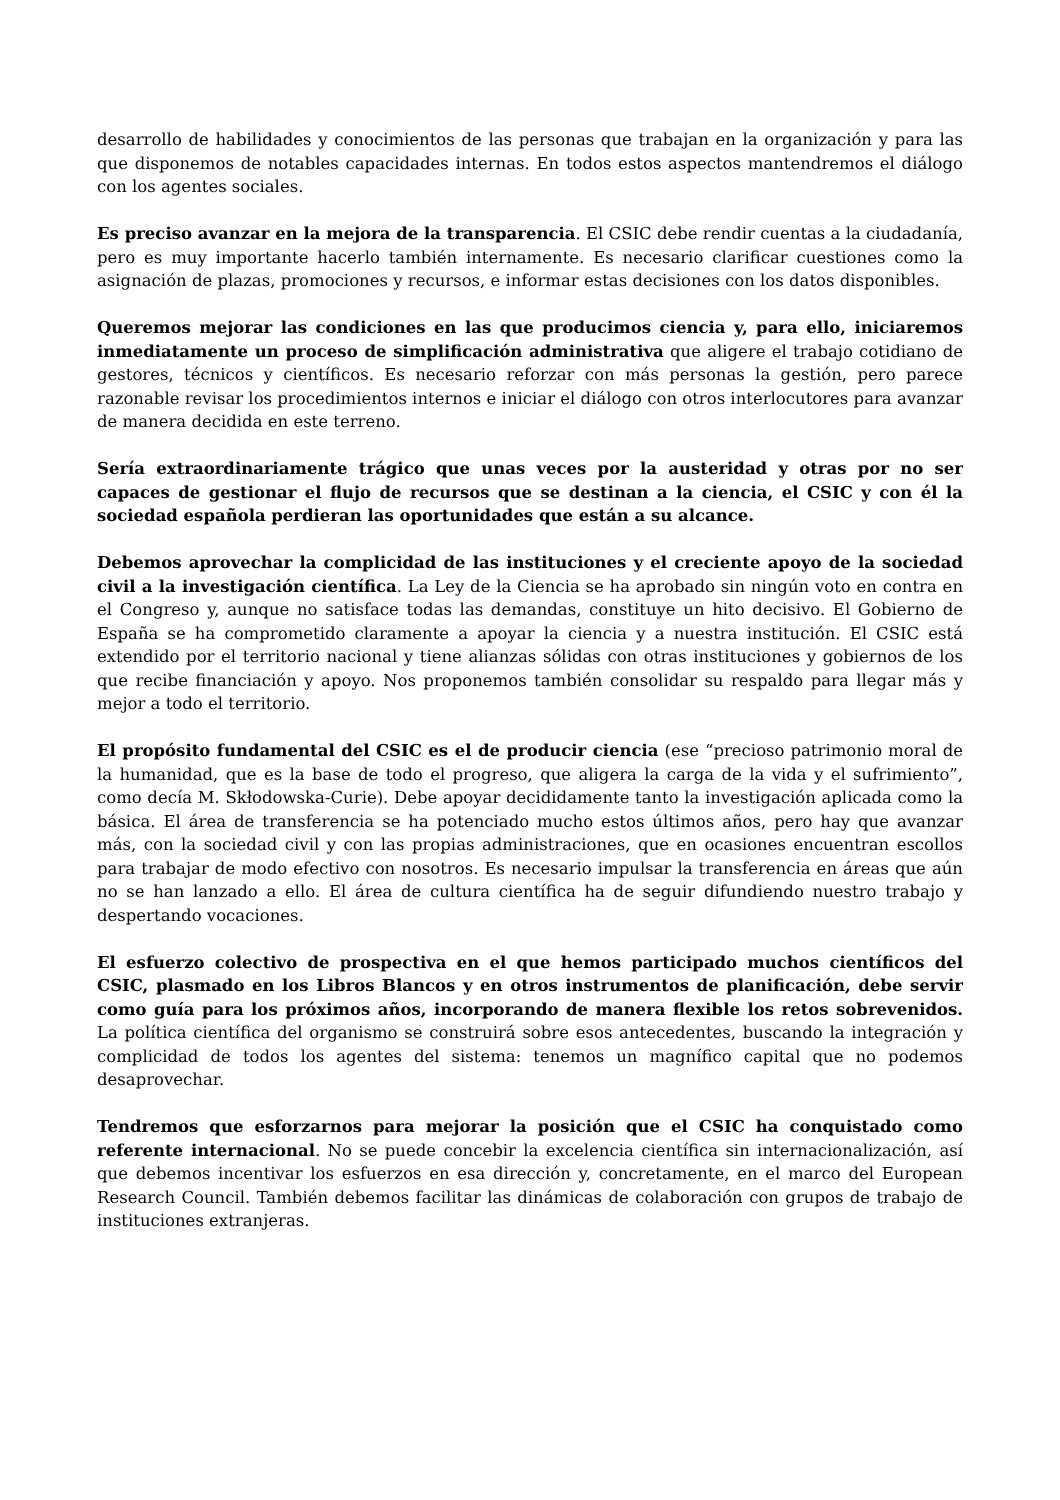desarrollo de habilidades y conocimientos de las personas que trabajan en la organización y para las que disponemos de notables capacidades internas. En todos estos aspectos mantendremos el diálogo con los agentes sociales.
Es preciso avanzar en la mejora de la transparencia. El CSIC debe rendir cuentas a la ciudadanía, pero es muy importante hacerlo también internamente. Es necesario clarificar cuestiones como la asignación de plazas, promociones y recursos, e informar estas decisiones con los datos disponibles.
Queremos mejorar las condiciones en las que producimos ciencia y, para ello, iniciaremos inmediatamente un proceso de simplificación administrativa que aligere el trabajo cotidiano de gestores, técnicos y científicos. Es necesario reforzar con más personas la gestión, pero parece razonable revisar los procedimientos internos e iniciar el diálogo con otros interlocutores para avanzar de manera decidida en este terreno.
Sería extraordinariamente trágico que unas veces por la austeridad y otras por no ser capaces de gestionar el flujo de recursos que se destinan a la ciencia, el CSIC y con él la sociedad española perdieran las oportunidades que están a su alcance.
Debemos aprovechar la complicidad de las instituciones y el creciente apoyo de la sociedad civil a la investigación científica. La Ley de la Ciencia se ha aprobado sin ningún voto en contra en el Congreso y, aunque no satisface todas las demandas, constituye un hito decisivo. El Gobierno de España se ha comprometido claramente a apoyar la ciencia y a nuestra institución. El CSIC está extendido por el territorio nacional y tiene alianzas sólidas con otras instituciones y gobiernos de los que recibe financiación y apoyo. Nos proponemos también consolidar su respaldo para llegar más y mejor a todo el territorio.
El propósito fundamental del CSIC es el de producir ciencia (ese “precioso patrimonio moral de la humanidad, que es la base de todo el progreso, que aligera la carga de la vida y el sufrimiento”, como decía M. Skłodowska-Curie). Debe apoyar decididamente tanto la investigación aplicada como la básica. El área de transferencia se ha potenciado mucho estos últimos años, pero hay que avanzar más, con la sociedad civil y con las propias administraciones, que en ocasiones encuentran escollos para trabajar de modo efectivo con nosotros. Es necesario impulsar la transferencia en áreas que aún no se han lanzado a ello. El área de cultura científica ha de seguir difundiendo nuestro trabajo y despertando vocaciones.
El esfuerzo colectivo de prospectiva en el que hemos participado muchos científicos del CSIC, plasmado en los Libros Blancos y en otros instrumentos de planificación, debe servir como guía para los próximos años, incorporando de manera flexible los retos sobrevenidos. La política científica del organismo se construirá sobre esos antecedentes, buscando la integración y complicidad de todos los agentes del sistema: tenemos un magnífico capital que no podemos desaprovechar.
Tendremos que esforzarnos para mejorar la posición que el CSIC ha conquistado como referente internacional. No se puede concebir la excelencia científica sin internacionalización, así que debemos incentivar los esfuerzos en esa dirección y, concretamente, en el marco del European Research Council. También debemos facilitar las dinámicas de colaboración con grupos de trabajo de instituciones extranjeras.